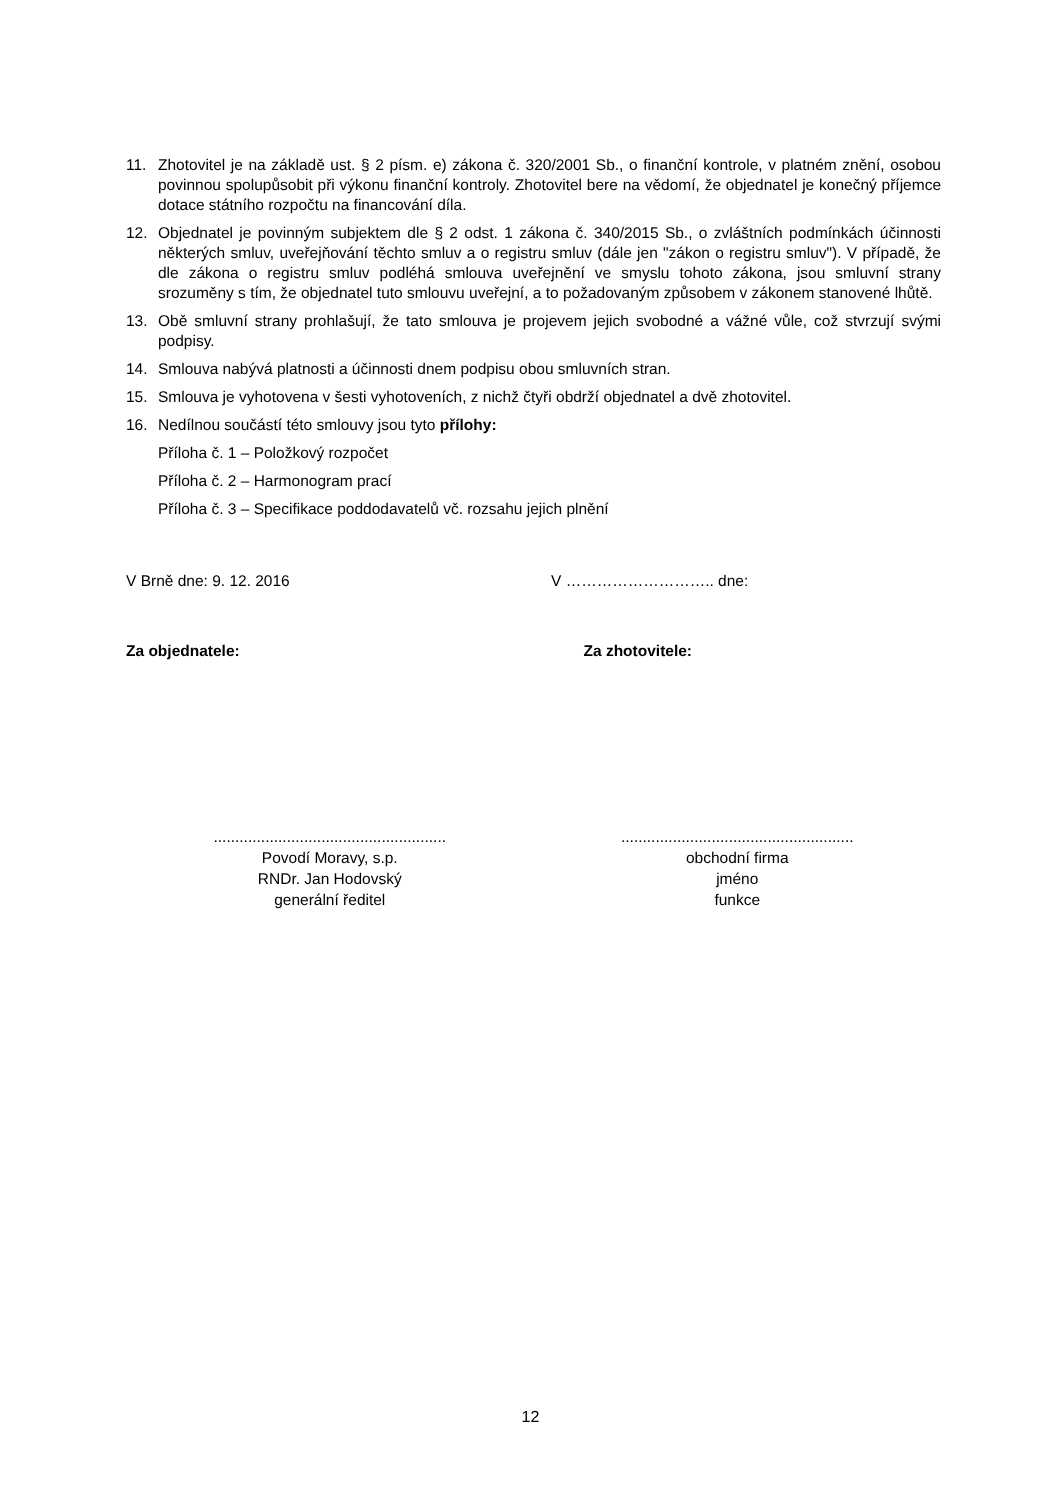11. Zhotovitel je na základě ust. § 2 písm. e) zákona č. 320/2001 Sb., o finanční kontrole, v platném znění, osobou povinnou spolupůsobit při výkonu finanční kontroly. Zhotovitel bere na vědomí, že objednatel je konečný příjemce dotace státního rozpočtu na financování díla.
12. Objednatel je povinným subjektem dle § 2 odst. 1 zákona č. 340/2015 Sb., o zvláštních podmínkách účinnosti některých smluv, uveřejňování těchto smluv a o registru smluv (dále jen "zákon o registru smluv"). V případě, že dle zákona o registru smluv podléhá smlouva uveřejnění ve smyslu tohoto zákona, jsou smluvní strany srozuměny s tím, že objednatel tuto smlouvu uveřejní, a to požadovaným způsobem v zákonem stanovené lhůtě.
13. Obě smluvní strany prohlašují, že tato smlouva je projevem jejich svobodné a vážné vůle, což stvrzují svými podpisy.
14. Smlouva nabývá platnosti a účinnosti dnem podpisu obou smluvních stran.
15. Smlouva je vyhotovena v šesti vyhotoveních, z nichž čtyři obdrží objednatel a dvě zhotovitel.
16. Nedílnou součástí této smlouvy jsou tyto přílohy:
Příloha č. 1 – Položkový rozpočet
Příloha č. 2 – Harmonogram prací
Příloha č. 3 – Specifikace poddodavatelů vč. rozsahu jejich plnění
V Brně dne: 9. 12. 2016 V ……………………….. dne:
Za objednatele: Za zhotovitele:
......................................................
Povodí Moravy, s.p.
RNDr. Jan Hodovský
generální ředitel
......................................................
obchodní firma
jméno
funkce
12